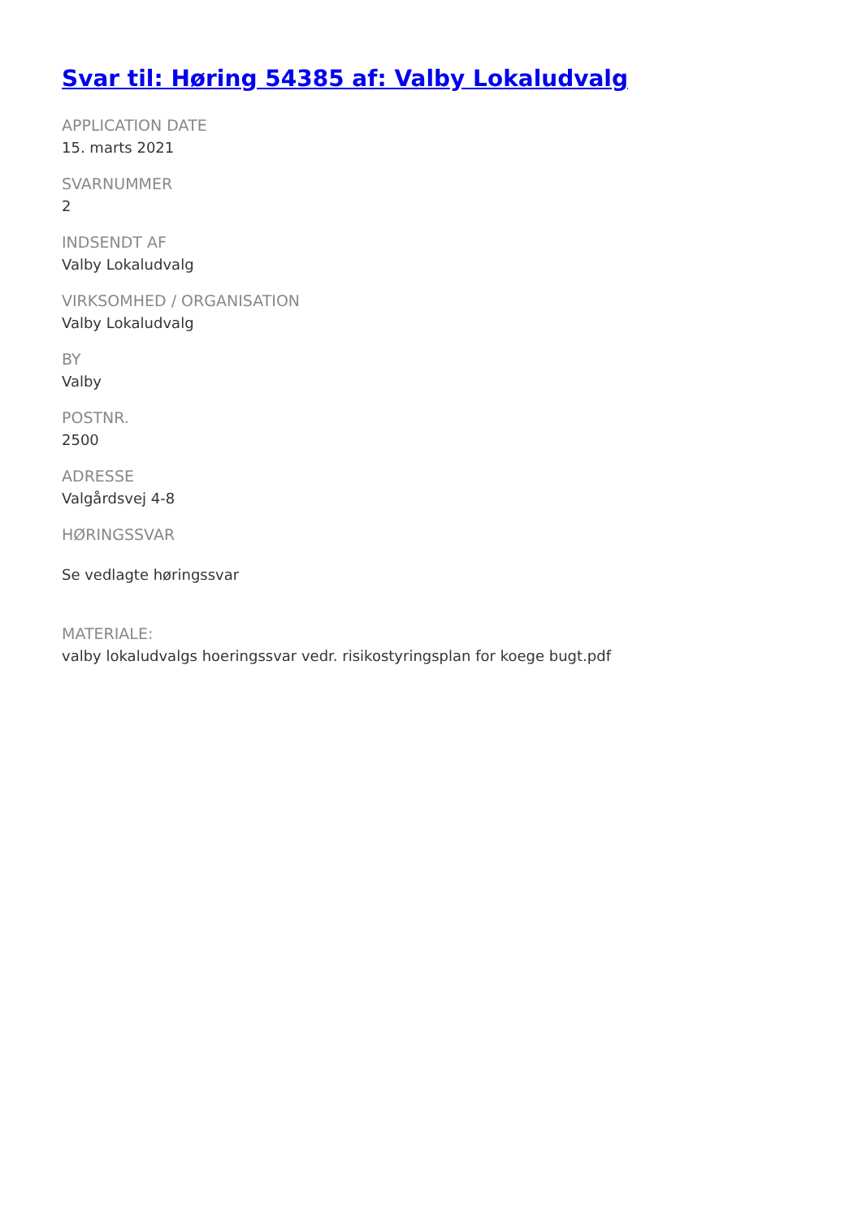Svar til: Høring 54385 af: Valby Lokaludvalg
APPLICATION DATE
15. marts 2021
SVARNUMMER
2
INDSENDT AF
Valby Lokaludvalg
VIRKSOMHED / ORGANISATION
Valby Lokaludvalg
BY
Valby
POSTNR.
2500
ADRESSE
Valgårdsvej 4-8
HØRINGSSVAR
Se vedlagte høringssvar
MATERIALE:
valby lokaludvalgs hoeringssvar vedr. risikostyringsplan for koege bugt.pdf